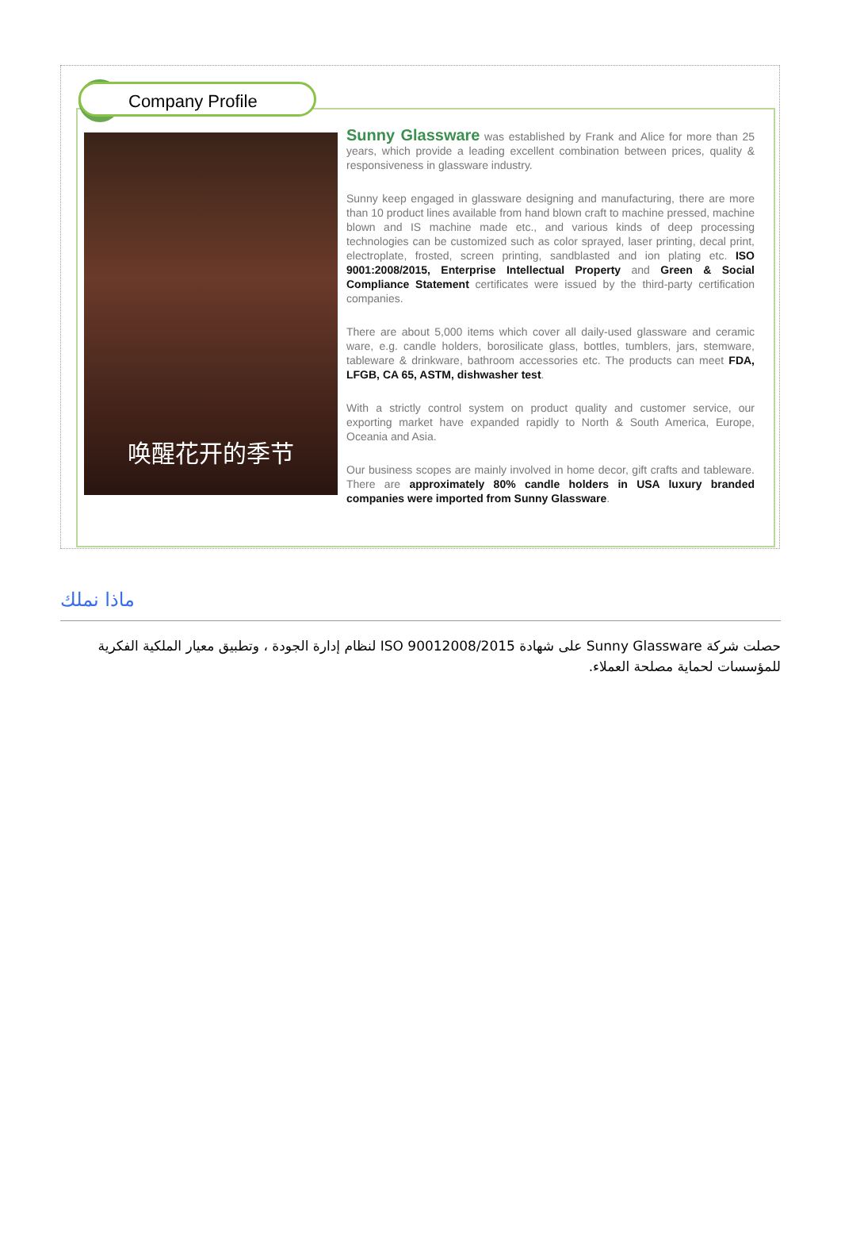Company Profile
唤醒花开的季节
Sunny Glassware was established by Frank and Alice for more than 25 years, which provide a leading excellent combination between prices, quality & responsiveness in glassware industry.
Sunny keep engaged in glassware designing and manufacturing, there are more than 10 product lines available from hand blown craft to machine pressed, machine blown and IS machine made etc., and various kinds of deep processing technologies can be customized such as color sprayed, laser printing, decal print, electroplate, frosted, screen printing, sandblasted and ion plating etc. ISO 9001:2008/2015, Enterprise Intellectual Property and Green & Social Compliance Statement certificates were issued by the third-party certification companies.
There are about 5,000 items which cover all daily-used glassware and ceramic ware, e.g. candle holders, borosilicate glass, bottles, tumblers, jars, stemware, tableware & drinkware, bathroom accessories etc. The products can meet FDA, LFGB, CA 65, ASTM, dishwasher test.
With a strictly control system on product quality and customer service, our exporting market have expanded rapidly to North & South America, Europe, Oceania and Asia.
Our business scopes are mainly involved in home decor, gift crafts and tableware. There are approximately 80% candle holders in USA luxury branded companies were imported from Sunny Glassware.
ماذا نملك
حصلت شركة Sunny Glassware على شهادة ISO 90012008/2015 لنظام إدارة الجودة ، وتطبيق معيار الملكية الفكرية للمؤسسات لحماية مصلحة العملاء.